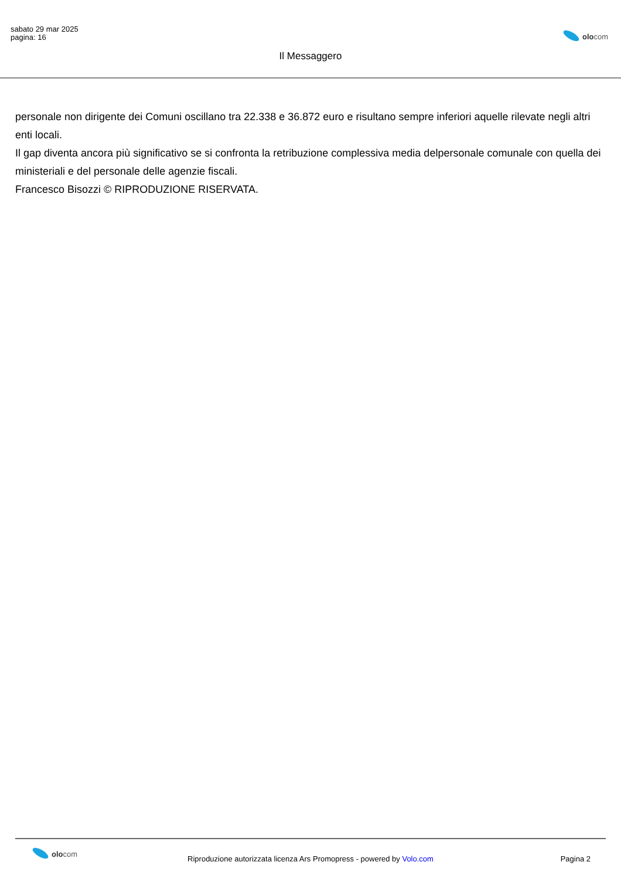sabato 29 mar 2025
pagina: 16
Il Messaggero
olocom
personale non dirigente dei Comuni oscillano tra 22.338 e 36.872 euro e risultano sempre inferiori aquelle rilevate negli altri enti locali.
Il gap diventa ancora più significativo se si confronta la retribuzione complessiva media delpersonale comunale con quella dei ministeriali e del personale delle agenzie fiscali.
Francesco Bisozzi © RIPRODUZIONE RISERVATA.
olocom
Riproduzione autorizzata licenza Ars Promopress - powered by Volo.com
Pagina 2